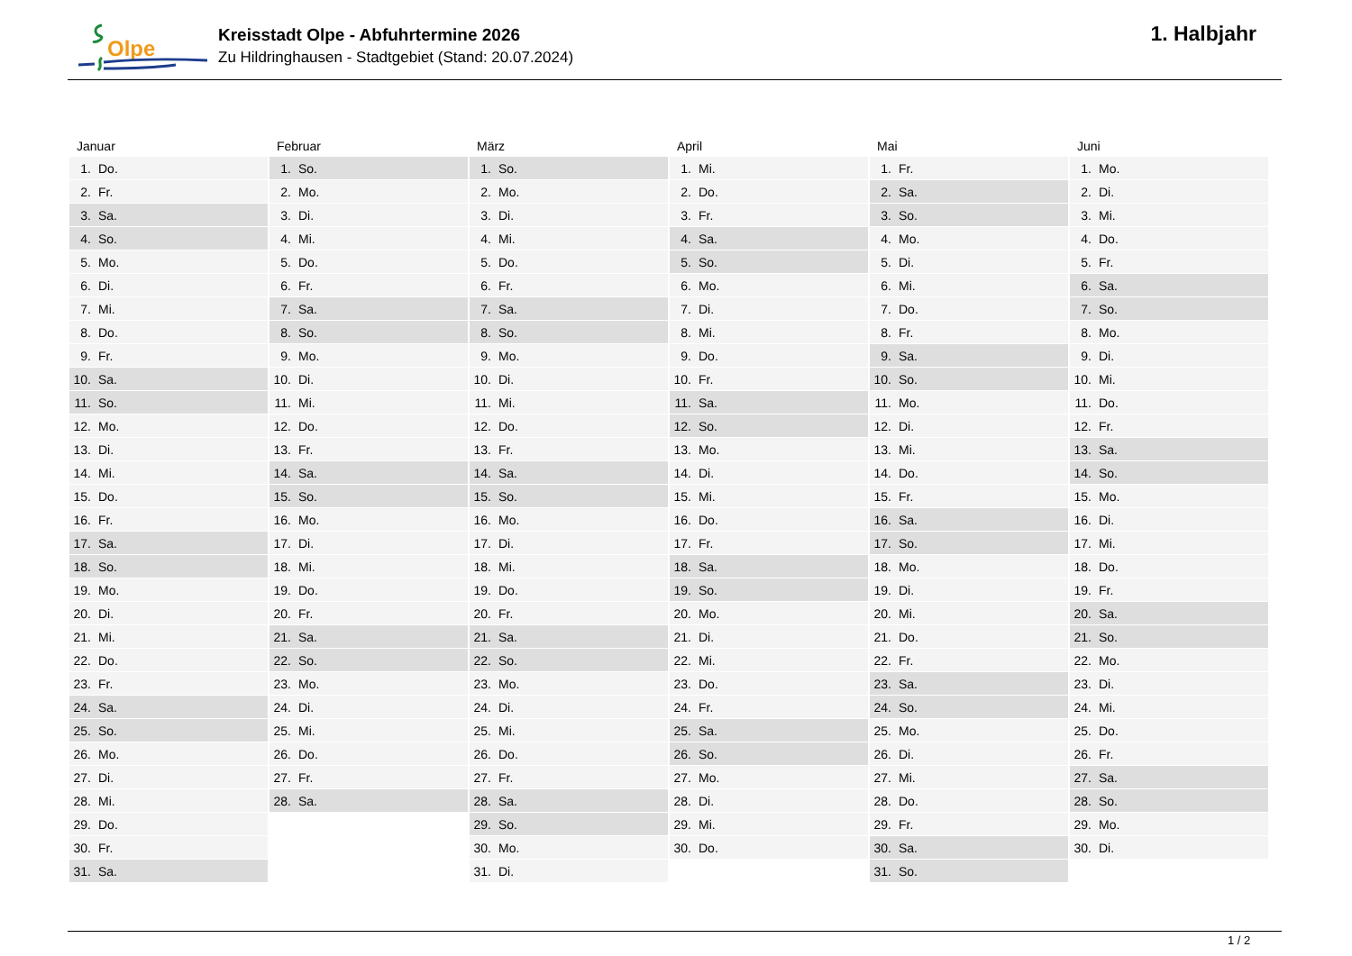Olpe
Kreisstadt Olpe - Abfuhrtermine 2026
Zu Hildringhausen - Stadtgebiet (Stand: 20.07.2024)
1. Halbjahr
| Januar | Februar | März | April | Mai | Juni |
| --- | --- | --- | --- | --- | --- |
| 1. Do. | 1. So. | 1. So. | 1. Mi. | 1. Fr. | 1. Mo. |
| 2. Fr. | 2. Mo. | 2. Mo. | 2. Do. | 2. Sa. | 2. Di. |
| 3. Sa. | 3. Di. | 3. Di. | 3. Fr. | 3. So. | 3. Mi. |
| 4. So. | 4. Mi. | 4. Mi. | 4. Sa. | 4. Mo. | 4. Do. |
| 5. Mo. | 5. Do. | 5. Do. | 5. So. | 5. Di. | 5. Fr. |
| 6. Di. | 6. Fr. | 6. Fr. | 6. Mo. | 6. Mi. | 6. Sa. |
| 7. Mi. | 7. Sa. | 7. Sa. | 7. Di. | 7. Do. | 7. So. |
| 8. Do. | 8. So. | 8. So. | 8. Mi. | 8. Fr. | 8. Mo. |
| 9. Fr. | 9. Mo. | 9. Mo. | 9. Do. | 9. Sa. | 9. Di. |
| 10. Sa. | 10. Di. | 10. Di. | 10. Fr. | 10. So. | 10. Mi. |
| 11. So. | 11. Mi. | 11. Mi. | 11. Sa. | 11. Mo. | 11. Do. |
| 12. Mo. | 12. Do. | 12. Do. | 12. So. | 12. Di. | 12. Fr. |
| 13. Di. | 13. Fr. | 13. Fr. | 13. Mo. | 13. Mi. | 13. Sa. |
| 14. Mi. | 14. Sa. | 14. Sa. | 14. Di. | 14. Do. | 14. So. |
| 15. Do. | 15. So. | 15. So. | 15. Mi. | 15. Fr. | 15. Mo. |
| 16. Fr. | 16. Mo. | 16. Mo. | 16. Do. | 16. Sa. | 16. Di. |
| 17. Sa. | 17. Di. | 17. Di. | 17. Fr. | 17. So. | 17. Mi. |
| 18. So. | 18. Mi. | 18. Mi. | 18. Sa. | 18. Mo. | 18. Do. |
| 19. Mo. | 19. Do. | 19. Do. | 19. So. | 19. Di. | 19. Fr. |
| 20. Di. | 20. Fr. | 20. Fr. | 20. Mo. | 20. Mi. | 20. Sa. |
| 21. Mi. | 21. Sa. | 21. Sa. | 21. Di. | 21. Do. | 21. So. |
| 22. Do. | 22. So. | 22. So. | 22. Mi. | 22. Fr. | 22. Mo. |
| 23. Fr. | 23. Mo. | 23. Mo. | 23. Do. | 23. Sa. | 23. Di. |
| 24. Sa. | 24. Di. | 24. Di. | 24. Fr. | 24. So. | 24. Mi. |
| 25. So. | 25. Mi. | 25. Mi. | 25. Sa. | 25. Mo. | 25. Do. |
| 26. Mo. | 26. Do. | 26. Do. | 26. So. | 26. Di. | 26. Fr. |
| 27. Di. | 27. Fr. | 27. Fr. | 27. Mo. | 27. Mi. | 27. Sa. |
| 28. Mi. | 28. Sa. | 28. Sa. | 28. Di. | 28. Do. | 28. So. |
| 29. Do. | | 29. So. | 29. Mi. | 29. Fr. | 29. Mo. |
| 30. Fr. | | 30. Mo. | 30. Do. | 30. Sa. | 30. Di. |
| 31. Sa. | | 31. Di. | | 31. So. | |
1 / 2